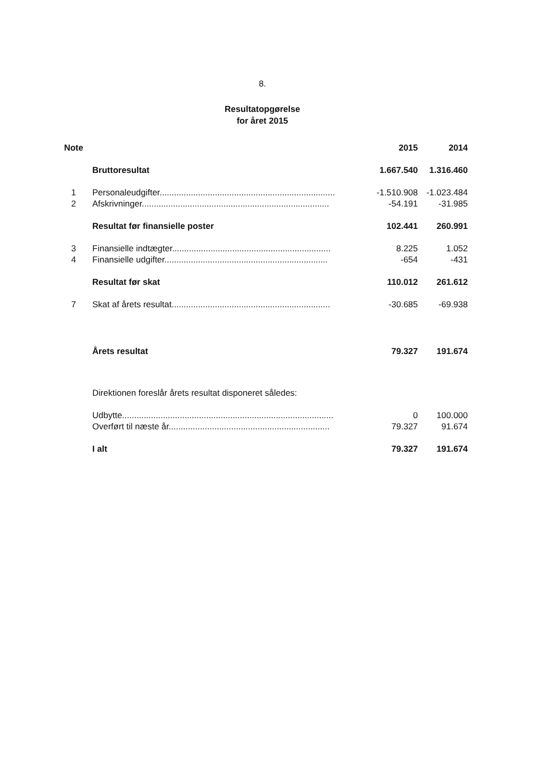8.
Resultatopgørelse
for året 2015
| Note | | 2015 | 2014 |
| --- | --- | --- | --- |
| | Bruttoresultat | 1.667.540 | 1.316.460 |
| 1 | Personaleudgifter......................................................................... | -1.510.908 | -1.023.484 |
| 2 | Afskrivninger.............................................................................. | -54.191 | -31.985 |
| | Resultat før finansielle poster | 102.441 | 260.991 |
| 3 | Finansielle indtægter.................................................................. | 8.225 | 1.052 |
| 4 | Finansielle udgifter.................................................................... | -654 | -431 |
| | Resultat før skat | 110.012 | 261.612 |
| 7 | Skat af årets resultat.................................................................. | -30.685 | -69.938 |
| | Årets resultat | 79.327 | 191.674 |
| | Direktionen foreslår årets resultat disponeret således: | | |
| | Udbytte........................................................................................ | 0 | 100.000 |
| | Overført til næste år................................................................... | 79.327 | 91.674 |
| | I alt | 79.327 | 191.674 |